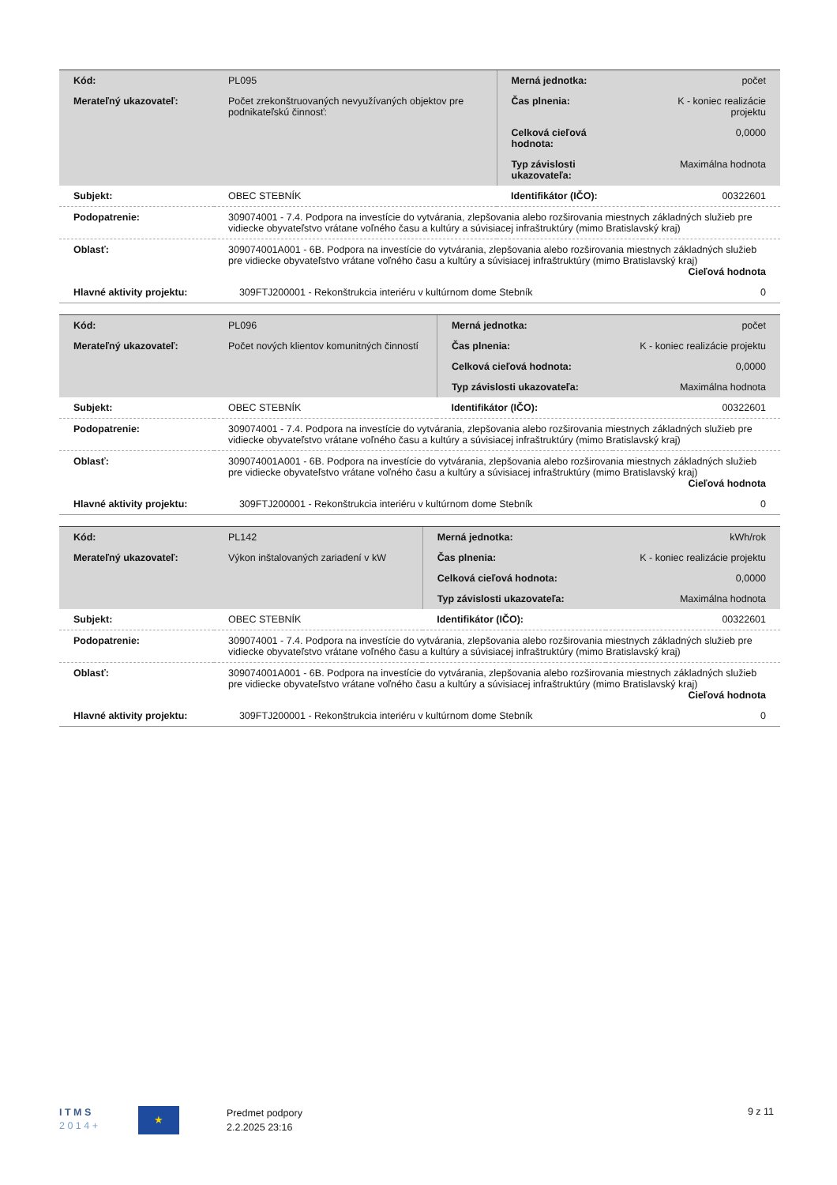| Kód: | PL095 | Merná jednotka: | počet |
| Merateľný ukazovateľ: | Počet zrekonštruovaných nevyužívaných objektov pre podnikateľskú činnosť: | Čas plnenia: | K - koniec realizácie projektu |
| | | Celková cieľová hodnota: | 0,0000 |
| | | Typ závislosti ukazovateľa: | Maximálna hodnota |
| Subjekt: | OBEC STEBNÍK | Identifikátor (IČO): | 00322601 |
| Podopatrenie: | 309074001 - 7.4. Podpora na investície do vytvárania, zlepšovania alebo rozširovania miestnych základných služieb pre vidiecke obyvateľstvo vrátane voľného času a kultúry a súvisiacej infraštruktúry (mimo Bratislavský kraj) | | |
| Oblasť: | 309074001A001 - 6B. Podpora na investície do vytvárania, zlepšovania alebo rozširovania miestnych základných služieb pre vidiecke obyvateľstvo vrátane voľného času a kultúry a súvisiacej infraštruktúry (mimo Bratislavský kraj) Cieľová hodnota | | |
| Hlavné aktivity projektu: | 309FTJ200001 - Rekonštrukcia interiéru v kultúrnom dome Stebník | | 0 |
| Kód: | PL096 | Merná jednotka: | počet |
| Merateľný ukazovateľ: | Počet nových klientov komunitných činností | Čas plnenia: | K - koniec realizácie projektu |
| | | Celková cieľová hodnota: | 0,0000 |
| | | Typ závislosti ukazovateľa: | Maximálna hodnota |
| Subjekt: | OBEC STEBNÍK | Identifikátor (IČO): | 00322601 |
| Podopatrenie: | 309074001 - 7.4. Podpora na investície do vytvárania, zlepšovania alebo rozširovania miestnych základných služieb pre vidiecke obyvateľstvo vrátane voľného času a kultúry a súvisiacej infraštruktúry (mimo Bratislavský kraj) | | |
| Oblasť: | 309074001A001 - 6B. Podpora na investície do vytvárania, zlepšovania alebo rozširovania miestnych základných služieb pre vidiecke obyvateľstvo vrátane voľného času a kultúry a súvisiacej infraštruktúry (mimo Bratislavský kraj) Cieľová hodnota | | |
| Hlavné aktivity projektu: | 309FTJ200001 - Rekonštrukcia interiéru v kultúrnom dome Stebník | | 0 |
| Kód: | PL142 | Merná jednotka: | kWh/rok |
| Merateľný ukazovateľ: | Výkon inštalovaných zariadení v kW | Čas plnenia: | K - koniec realizácie projektu |
| | | Celková cieľová hodnota: | 0,0000 |
| | | Typ závislosti ukazovateľa: | Maximálna hodnota |
| Subjekt: | OBEC STEBNÍK | Identifikátor (IČO): | 00322601 |
| Podopatrenie: | 309074001 - 7.4. Podpora na investície do vytvárania, zlepšovania alebo rozširovania miestnych základných služieb pre vidiecke obyvateľstvo vrátane voľného času a kultúry a súvisiacej infraštruktúry (mimo Bratislavský kraj) | | |
| Oblasť: | 309074001A001 - 6B. Podpora na investície do vytvárania, zlepšovania alebo rozširovania miestnych základných služieb pre vidiecke obyvateľstvo vrátane voľného času a kultúry a súvisiacej infraštruktúry (mimo Bratislavský kraj) Cieľová hodnota | | |
| Hlavné aktivity projektu: | 309FTJ200001 - Rekonštrukcia interiéru v kultúrnom dome Stebník | | 0 |
I T M S
2 0 1 4 +
★
Predmet podpory
2.2.2025 23:16
9 z 11